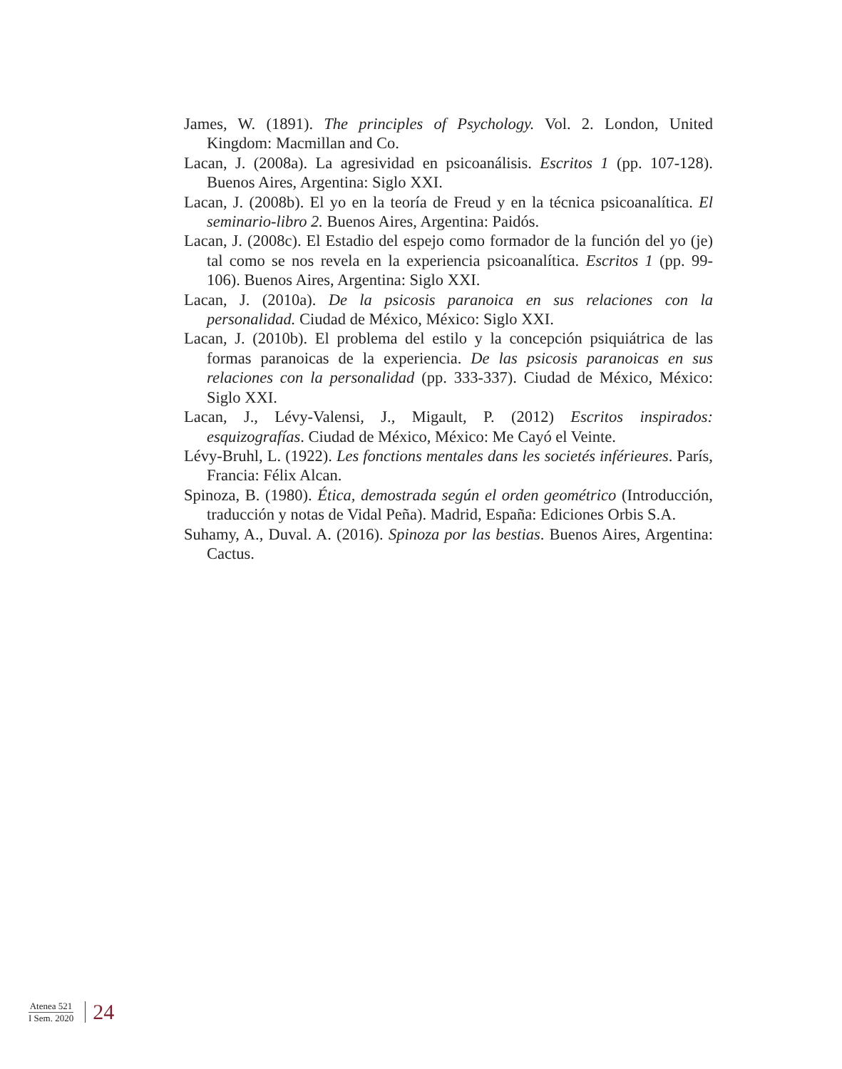James, W. (1891). The principles of Psychology. Vol. 2. London, United Kingdom: Macmillan and Co.
Lacan, J. (2008a). La agresividad en psicoanálisis. Escritos 1 (pp. 107-128). Buenos Aires, Argentina: Siglo XXI.
Lacan, J. (2008b). El yo en la teoría de Freud y en la técnica psicoanalítica. El seminario-libro 2. Buenos Aires, Argentina: Paidós.
Lacan, J. (2008c). El Estadio del espejo como formador de la función del yo (je) tal como se nos revela en la experiencia psicoanalítica. Escritos 1 (pp. 99-106). Buenos Aires, Argentina: Siglo XXI.
Lacan, J. (2010a). De la psicosis paranoica en sus relaciones con la personalidad. Ciudad de México, México: Siglo XXI.
Lacan, J. (2010b). El problema del estilo y la concepción psiquiátrica de las formas paranoicas de la experiencia. De las psicosis paranoicas en sus relaciones con la personalidad (pp. 333-337). Ciudad de México, México: Siglo XXI.
Lacan, J., Lévy-Valensi, J., Migault, P. (2012) Escritos inspirados: esquizografías. Ciudad de México, México: Me Cayó el Veinte.
Lévy-Bruhl, L. (1922). Les fonctions mentales dans les societés inférieures. París, Francia: Félix Alcan.
Spinoza, B. (1980). Ética, demostrada según el orden geométrico (Introducción, traducción y notas de Vidal Peña). Madrid, España: Ediciones Orbis S.A.
Suhamy, A., Duval. A. (2016). Spinoza por las bestias. Buenos Aires, Argentina: Cactus.
Atenea 521
I Sem. 2020
24